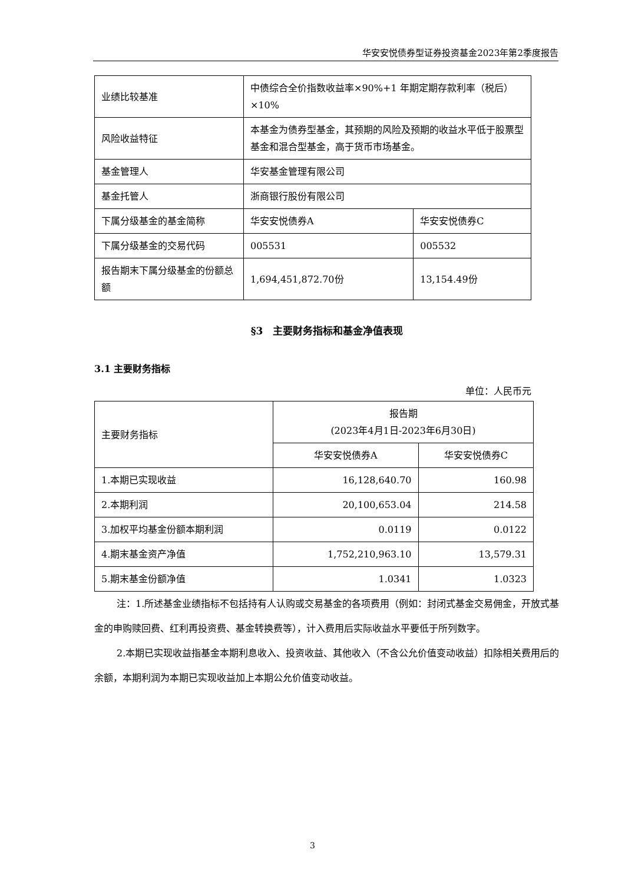华安安悦债券型证券投资基金2023年第2季度报告
| 业绩比较基准 | 中债综合全价指数收益率×90%+1 年期定期存款利率（税后）×10% | |
| 风险收益特征 | 本基金为债券型基金，其预期的风险及预期的收益水平低于股票型基金和混合型基金，高于货币市场基金。 | |
| 基金管理人 | 华安基金管理有限公司 | |
| 基金托管人 | 浙商银行股份有限公司 | |
| 下属分级基金的基金简称 | 华安安悦债券A | 华安安悦债券C |
| 下属分级基金的交易代码 | 005531 | 005532 |
| 报告期末下属分级基金的份额总额 | 1,694,451,872.70份 | 13,154.49份 |
§3　主要财务指标和基金净值表现
3.1 主要财务指标
单位：人民币元
| 主要财务指标 | 报告期 (2023年4月1日-2023年6月30日) | |
| | 华安安悦债券A | 华安安悦债券C |
| 1.本期已实现收益 | 16,128,640.70 | 160.98 |
| 2.本期利润 | 20,100,653.04 | 214.58 |
| 3.加权平均基金份额本期利润 | 0.0119 | 0.0122 |
| 4.期末基金资产净值 | 1,752,210,963.10 | 13,579.31 |
| 5.期末基金份额净值 | 1.0341 | 1.0323 |
注：1.所述基金业绩指标不包括持有人认购或交易基金的各项费用（例如：封闭式基金交易佣金，开放式基金的申购赎回费、红利再投资费、基金转换费等），计入费用后实际收益水平要低于所列数字。
2.本期已实现收益指基金本期利息收入、投资收益、其他收入（不含公允价值变动收益）扣除相关费用后的余额，本期利润为本期已实现收益加上本期公允价值变动收益。
3